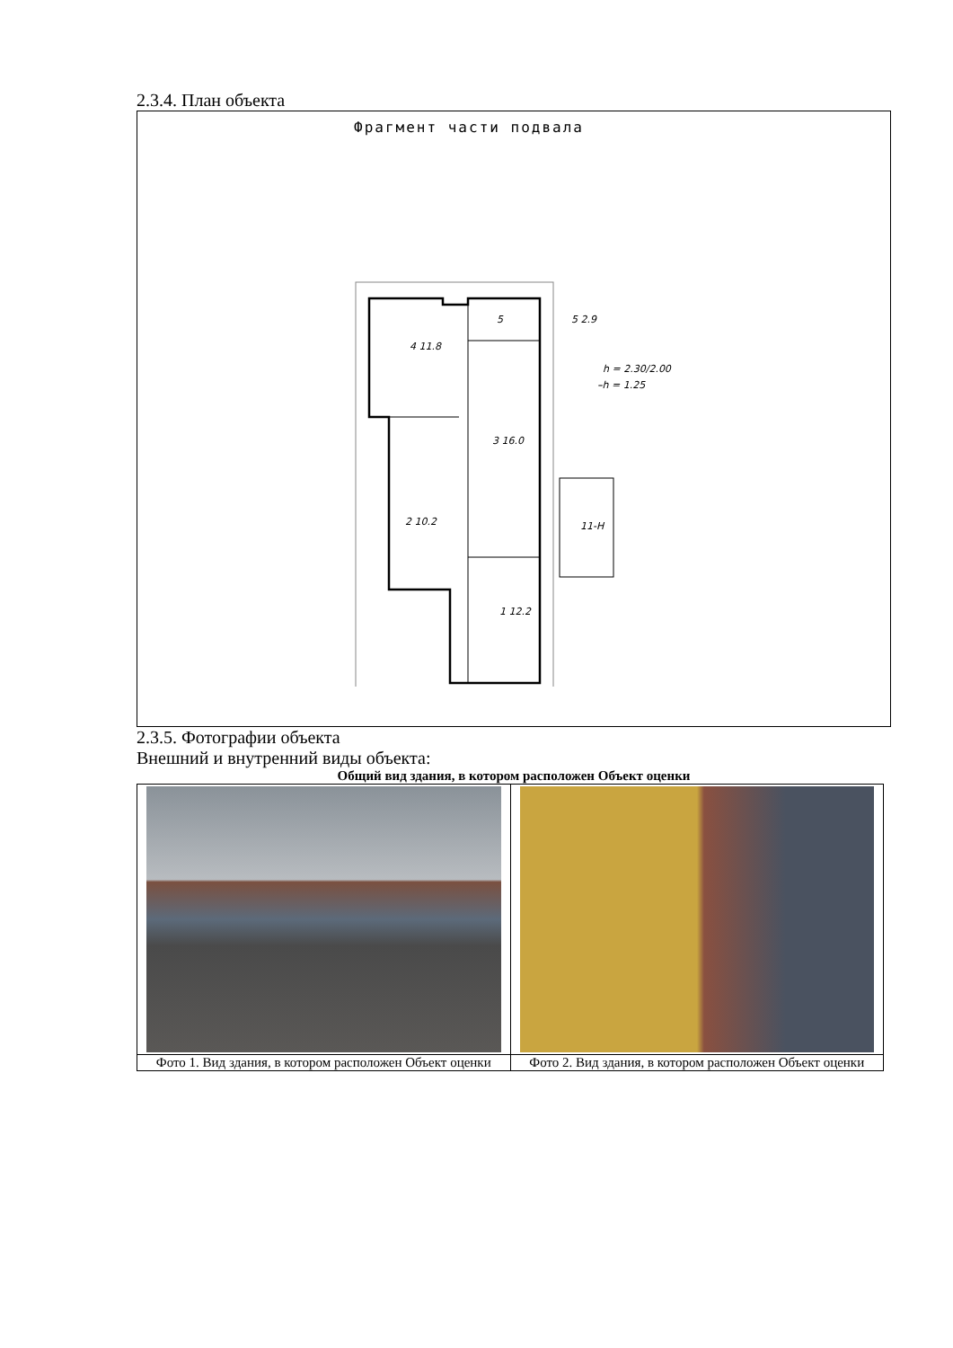2.3.4. План объекта
Фрагмент части подвала
4 11.8
3 16.0
2 10.2
1 12.2
5
5 2.9
h = 2.30/2.00
–h = 1.25
11-Н
2.3.5. Фотографии объекта
Внешний и внутренний виды объекта:
Общий вид здания, в котором расположен Объект оценки
| Фото 1. Вид здания, в котором расположен Объект оценки | Фото 2. Вид здания, в котором расположен Объект оценки |